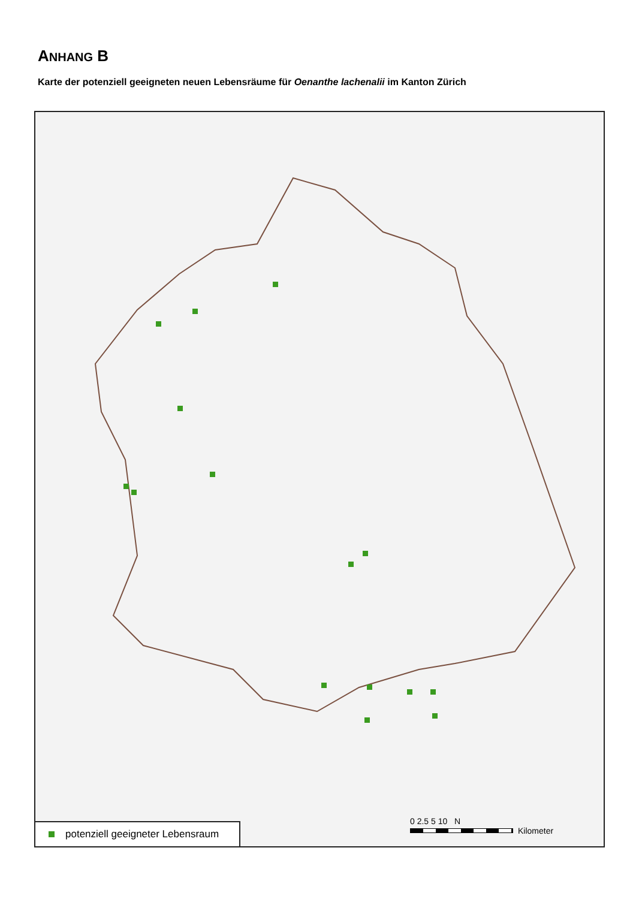ANHANG B
Karte der potenziell geeigneten neuen Lebensräume für Oenanthe lachenalii im Kanton Zürich
potenziell geeigneter Lebensraum
0 2.5 5 10 N
Kilometer